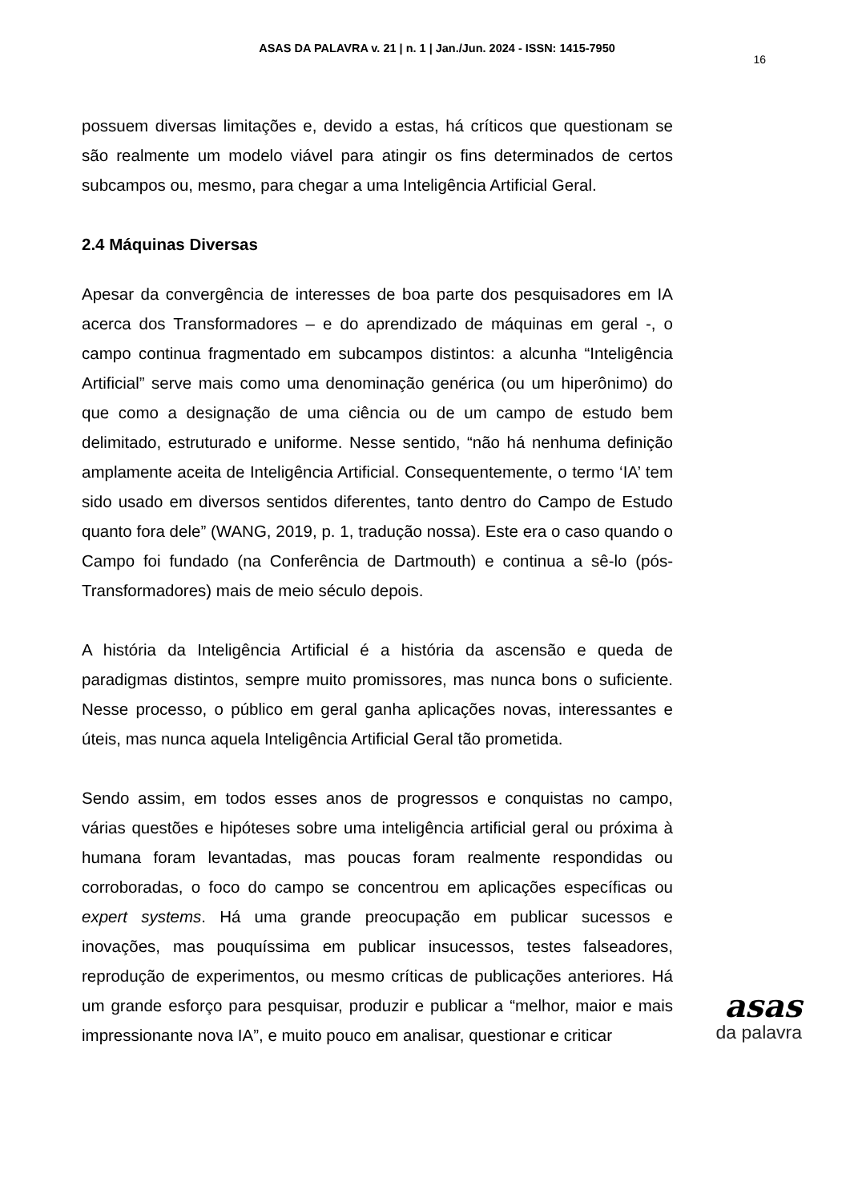ASAS DA PALAVRA v. 21 | n. 1 | Jan./Jun. 2024 - ISSN: 1415-7950
16
possuem diversas limitações e, devido a estas, há críticos que questionam se são realmente um modelo viável para atingir os fins determinados de certos subcampos ou, mesmo, para chegar a uma Inteligência Artificial Geral.
2.4 Máquinas Diversas
Apesar da convergência de interesses de boa parte dos pesquisadores em IA acerca dos Transformadores – e do aprendizado de máquinas em geral -, o campo continua fragmentado em subcampos distintos: a alcunha “Inteligência Artificial” serve mais como uma denominação genérica (ou um hiperônimo) do que como a designação de uma ciência ou de um campo de estudo bem delimitado, estruturado e uniforme. Nesse sentido, “não há nenhuma definição amplamente aceita de Inteligência Artificial. Consequentemente, o termo ‘IA’ tem sido usado em diversos sentidos diferentes, tanto dentro do Campo de Estudo quanto fora dele” (WANG, 2019, p. 1, tradução nossa). Este era o caso quando o Campo foi fundado (na Conferência de Dartmouth) e continua a sê-lo (pós-Transformadores) mais de meio século depois.
A história da Inteligência Artificial é a história da ascensão e queda de paradigmas distintos, sempre muito promissores, mas nunca bons o suficiente. Nesse processo, o público em geral ganha aplicações novas, interessantes e úteis, mas nunca aquela Inteligência Artificial Geral tão prometida.
Sendo assim, em todos esses anos de progressos e conquistas no campo, várias questões e hipóteses sobre uma inteligência artificial geral ou próxima à humana foram levantadas, mas poucas foram realmente respondidas ou corroboradas, o foco do campo se concentrou em aplicações específicas ou expert systems. Há uma grande preocupação em publicar sucessos e inovações, mas pouquíssima em publicar insucessos, testes falseadores, reprodução de experimentos, ou mesmo críticas de publicações anteriores. Há um grande esforço para pesquisar, produzir e publicar a “melhor, maior e mais impressionante nova IA”, e muito pouco em analisar, questionar e criticar
asas
da palavra